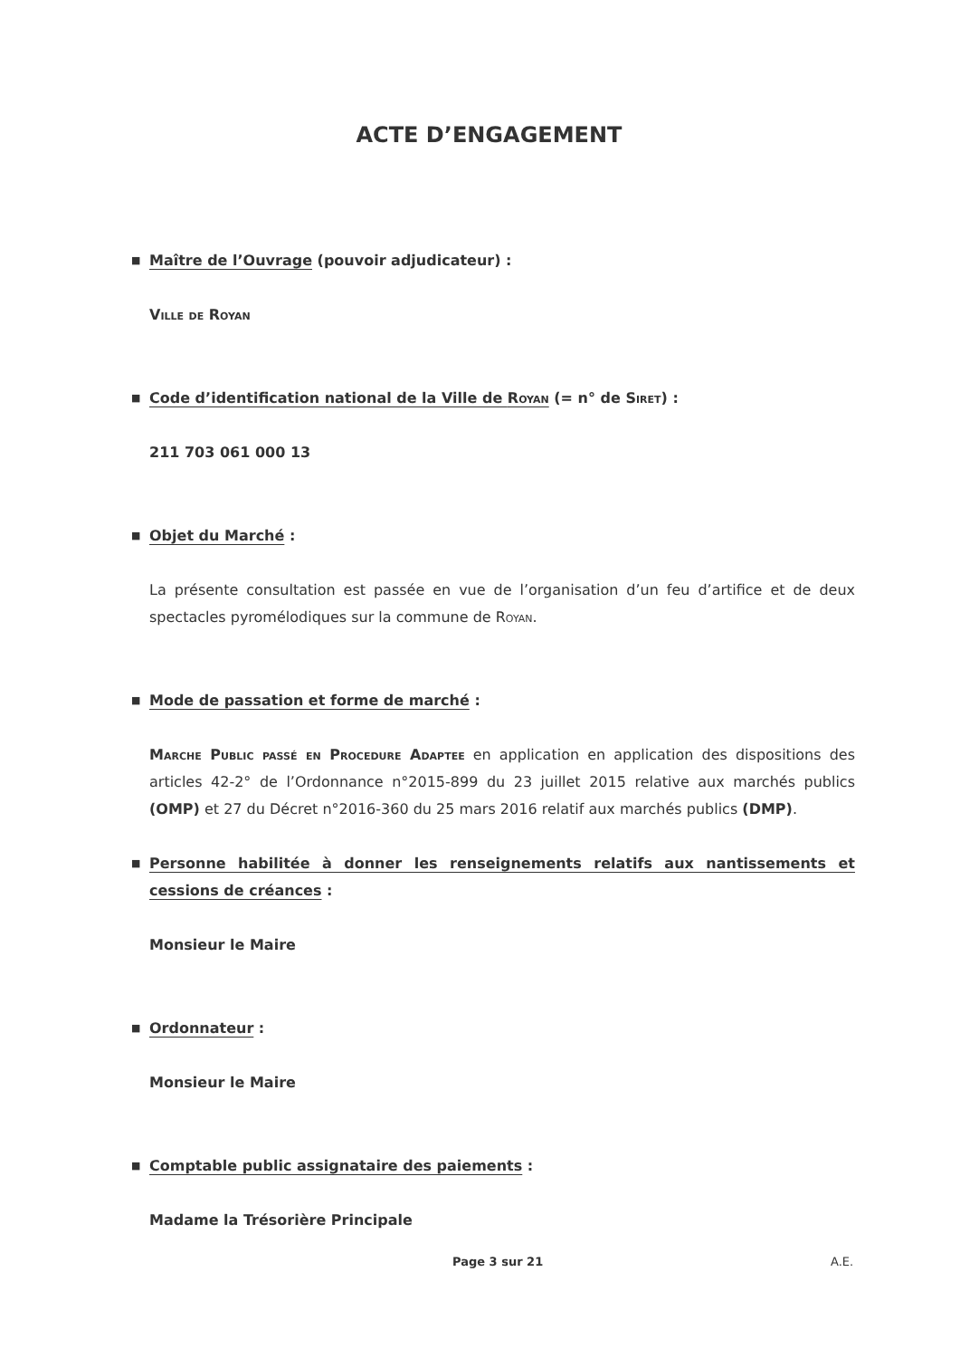ACTE D’ENGAGEMENT
■ Maître de l’Ouvrage (pouvoir adjudicateur) :
Ville de Royan
■ Code d’identification national de la Ville de Royan (= n° de Siret) :
211 703 061 000 13
■ Objet du Marché :
La présente consultation est passée en vue de l’organisation d’un feu d’artifice et de deux spectacles pyromélodiques sur la commune de Royan.
■ Mode de passation et forme de marché :
Marche Public passé en Procedure Adaptee en application en application des dispositions des articles 42-2° de l’Ordonnance n°2015-899 du 23 juillet 2015 relative aux marchés publics (OMP) et 27 du Décret n°2016-360 du 25 mars 2016 relatif aux marchés publics (DMP).
■ Personne habilitée à donner les renseignements relatifs aux nantissements et cessions de créances :
Monsieur le Maire
■ Ordonnateur :
Monsieur le Maire
■ Comptable public assignataire des paiements :
Madame la Trésorière Principale
Page 3 sur 21 A.E.